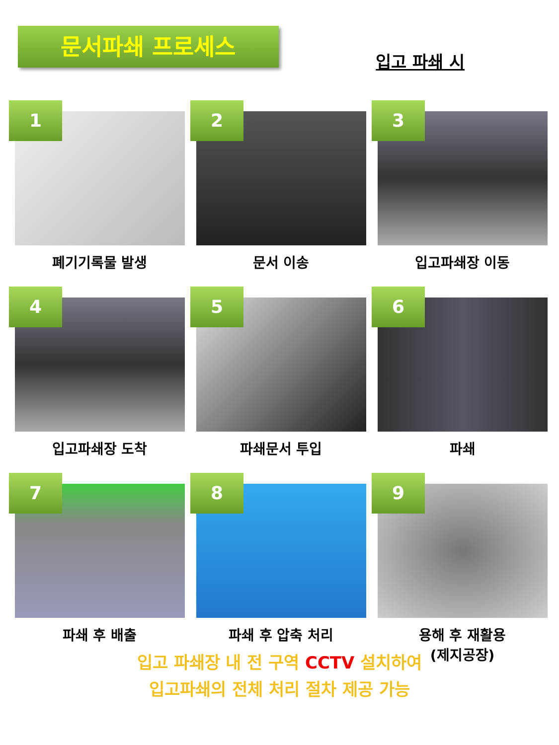문서파쇄 프로세스
입고 파쇄 시
1
폐기기록물 발생
2
문서 이송
3
입고파쇄장 이동
4
입고파쇄장 도착
5
파쇄문서 투입
6
파쇄
7
파쇄 후 배출
8
파쇄 후 압축 처리
9
용해 후 재활용
(제지공장)
입고 파쇄장 내 전 구역 CCTV 설치하여
입고파쇄의 전체 처리 절차 제공 가능